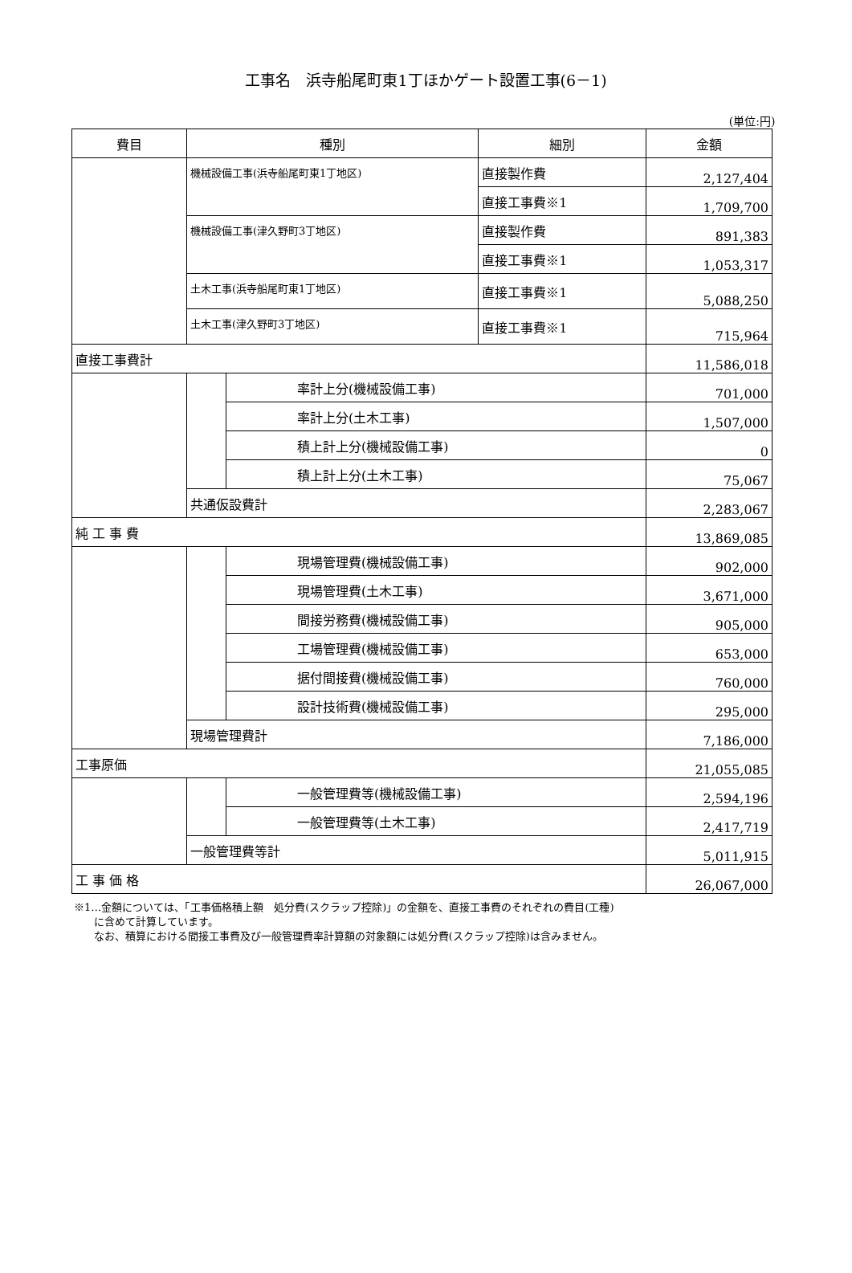工事名　浜寺船尾町東1丁ほかゲート設置工事(6－1)
(単位:円)
| 費目 | 種別 | | 細別 | 金額 |
| --- | --- | --- | --- | --- |
| | 機械設備工事(浜寺船尾町東1丁地区) | | 直接製作費 | 2,127,404 |
| | | | 直接工事費※1 | 1,709,700 |
| | 機械設備工事(津久野町3丁地区) | | 直接製作費 | 891,383 |
| | | | 直接工事費※1 | 1,053,317 |
| | 土木工事(浜寺船尾町東1丁地区) | | 直接工事費※1 | 5,088,250 |
| | 土木工事(津久野町3丁地区) | | 直接工事費※1 | 715,964 |
| 直接工事費計 | | | | 11,586,018 |
| | | 率計上分(機械設備工事) | | 701,000 |
| | | 率計上分(土木工事) | | 1,507,000 |
| | | 積上計上分(機械設備工事) | | 0 |
| | | 積上計上分(土木工事) | | 75,067 |
| | 共通仮設費計 | | | 2,283,067 |
| 純 工 事 費 | | | | 13,869,085 |
| | | 現場管理費(機械設備工事) | | 902,000 |
| | | 現場管理費(土木工事) | | 3,671,000 |
| | | 間接労務費(機械設備工事) | | 905,000 |
| | | 工場管理費(機械設備工事) | | 653,000 |
| | | 据付間接費(機械設備工事) | | 760,000 |
| | | 設計技術費(機械設備工事) | | 295,000 |
| | 現場管理費計 | | | 7,186,000 |
| 工事原価 | | | | 21,055,085 |
| | | 一般管理費等(機械設備工事) | | 2,594,196 |
| | | 一般管理費等(土木工事) | | 2,417,719 |
| | 一般管理費等計 | | | 5,011,915 |
| 工 事 価 格 | | | | 26,067,000 |
※1…金額については、「工事価格積上額　処分費(スクラップ控除)」の金額を、直接工事費のそれぞれの費目(工種)
に含めて計算しています。
なお、積算における間接工事費及び一般管理費率計算額の対象額には処分費(スクラップ控除)は含みません。